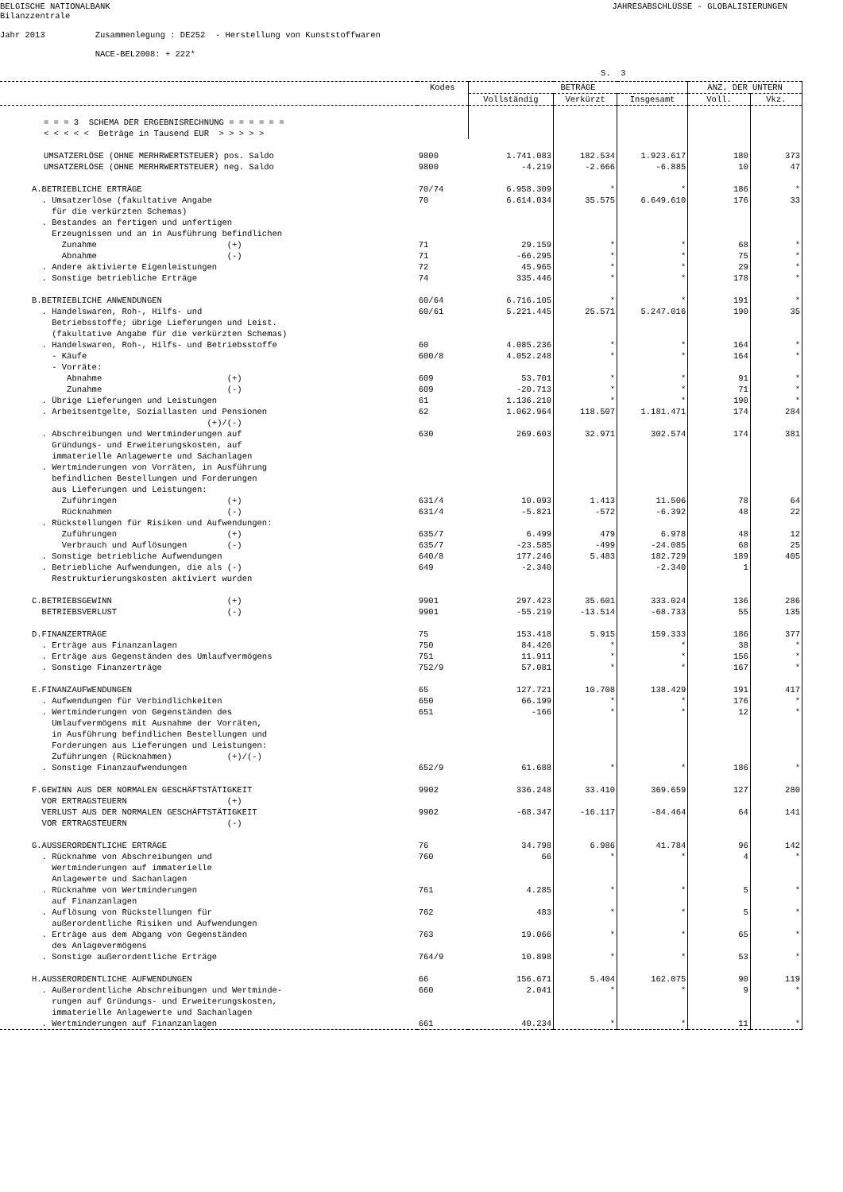BELGISCHE NATIONALBANK Bilanzzentrale
JAHRESABSCHLÜSSE - GLOBALISIERUNGEN
Jahr 2013 Zusammenlegung : DE252 - Herstellung von Kunststoffwaren NACE-BEL2008: + 222* S. 3
| | Kodes | BETRÄGE | | | ANZ. DER UNTERN | |
| --- | --- | --- | --- | --- | --- | --- |
| | | Vollständig | Verkürzt | Insgesamt | Voll. | Vkz. |
| = = = 3 SCHEMA DER ERGEBNISRECHNUNG = = = = = = < < < < < Beträge in Tausend EUR > > > > > | | | | | | |
| UMSATZERLÖSE (OHNE MERHRWERTSTEUER) pos. Saldo | 9800 | 1.741.083 | 182.534 | 1.923.617 | 180 | 373 |
| UMSATZERLÖSE (OHNE MERHRWERTSTEUER) neg. Saldo | 9800 | -4.219 | -2.666 | -6.885 | 10 | 47 |
| A.BETRIEBLICHE ERTRÄGE | 70/74 | 6.958.309 | * | * | 186 | * |
| . Umsatzerlöse (fakultative Angabe für die verkürzten Schemas) | 70 | 6.614.034 | 35.575 | 6.649.610 | 176 | 33 |
| . Bestandes an fertigen und unfertigen Erzeugnissen und an in Ausführung befindlichen | | | | | | |
| Zunahme (+) | 71 | 29.159 | * | * | 68 | * |
| Abnahme (-) | 71 | -66.295 | * | * | 75 | * |
| . Andere aktivierte Eigenleistungen | 72 | 45.965 | * | * | 29 | * |
| . Sonstige betriebliche Erträge | 74 | 335.446 | * | * | 178 | * |
| B.BETRIEBLICHE ANWENDUNGEN | 60/64 | 6.716.105 | * | * | 191 | * |
| . Handelswaren, Roh-, Hilfs- und Betriebsstoffe; übrige Lieferungen und Leist. (fakultative Angabe für die verkürzten Schemas) | 60/61 | 5.221.445 | 25.571 | 5.247.016 | 190 | 35 |
| . Handelswaren, Roh-, Hilfs- und Betriebsstoffe | 60 | 4.085.236 | * | * | 164 | * |
| - Käufe | 600/8 | 4.052.248 | * | * | 164 | * |
| - Vorräte: | | | | | | |
| Abnahme (+) | 609 | 53.701 | * | * | 91 | * |
| Zunahme (-) | 609 | -20.713 | * | * | 71 | * |
| . Übrige Lieferungen und Leistungen | 61 | 1.136.210 | * | * | 190 | * |
| . Arbeitsentgelte, Soziallasten und Pensionen (+)/(-) | 62 | 1.062.964 | 118.507 | 1.181.471 | 174 | 284 |
| . Abschreibungen und Wertminderungen auf Gründungs- und Erweiterungskosten, auf immaterielle Anlagewerte und Sachanlagen | 630 | 269.603 | 32.971 | 302.574 | 174 | 381 |
| . Wertminderungen von Vorräten, in Ausführung befindlichen Bestellungen und Forderungen aus Lieferungen und Leistungen: | | | | | | |
| Zuführingen (+) | 631/4 | 10.093 | 1.413 | 11.506 | 78 | 64 |
| Rücknahmen (-) | 631/4 | -5.821 | -572 | -6.392 | 48 | 22 |
| . Rückstellungen für Risiken und Aufwendungen: | | | | | | |
| Zuführungen (+) | 635/7 | 6.499 | 479 | 6.978 | 48 | 12 |
| Verbrauch und Auflösungen (-) | 635/7 | -23.585 | -499 | -24.085 | 68 | 25 |
| . Sonstige betriebliche Aufwendungen | 640/8 | 177.246 | 5.483 | 182.729 | 189 | 405 |
| . Betriebliche Aufwendungen, die als (-) Restrukturierungskosten aktiviert wurden | 649 | -2.340 | | -2.340 | 1 | |
| C.BETRIEBSGEWINN (+) | 9901 | 297.423 | 35.601 | 333.024 | 136 | 286 |
| BETRIEBSVERLUST (-) | 9901 | -55.219 | -13.514 | -68.733 | 55 | 135 |
| D.FINANZERTRÄGE | 75 | 153.418 | 5.915 | 159.333 | 186 | 377 |
| . Erträge aus Finanzanlagen | 750 | 84.426 | * | * | 38 | * |
| . Erträge aus Gegenständen des Umlaufvermögens | 751 | 11.911 | * | * | 156 | * |
| . Sonstige Finanzerträge | 752/9 | 57.081 | * | * | 167 | * |
| E.FINANZAUFWENDUNGEN | 65 | 127.721 | 10.708 | 138.429 | 191 | 417 |
| . Aufwendungen für Verbindlichkeiten | 650 | 66.199 | * | * | 176 | * |
| . Wertminderungen von Gegenständen des Umlaufvermögens mit Ausnahme der Vorräten, in Ausführung befindlichen Bestellungen und Forderungen aus Lieferungen und Leistungen: Zuführungen (Rücknahmen) (+)/(-) | 651 | -166 | * | * | 12 | * |
| . Sonstige Finanzaufwendungen | 652/9 | 61.688 | * | * | 186 | * |
| F.GEWINN AUS DER NORMALEN GESCHÄFTSTÄTIGKEIT VOR ERTRAGSTEUERN (+) | 9902 | 336.248 | 33.410 | 369.659 | 127 | 280 |
| VERLUST AUS DER NORMALEN GESCHÄFTSTÄTIGKEIT VOR ERTRAGSTEUERN (-) | 9902 | -68.347 | -16.117 | -84.464 | 64 | 141 |
| G.AUSSERORDENTLICHE ERTRÄGE | 76 | 34.798 | 6.986 | 41.784 | 96 | 142 |
| . Rücknahme von Abschreibungen und Wertminderungen auf immaterielle Anlagewerte und Sachanlagen | 760 | 66 | * | * | 4 | * |
| . Rücknahme von Wertminderungen auf Finanzanlagen | 761 | 4.285 | * | * | 5 | * |
| . Auflösung von Rückstellungen für außerordentliche Risiken und Aufwendungen | 762 | 483 | * | * | 5 | * |
| . Erträge aus dem Abgang von Gegenständen des Anlagevermögens | 763 | 19.066 | * | * | 65 | * |
| . Sonstige außerordentliche Erträge | 764/9 | 10.898 | * | * | 53 | * |
| H.AUSSERORDENTLICHE AUFWENDUNGEN | 66 | 156.671 | 5.404 | 162.075 | 90 | 119 |
| . Außerordentliche Abschreibungen und Wertminde- rungen auf Gründungs- und Erweiterungskosten, immaterielle Anlagewerte und Sachanlagen | 660 | 2.041 | * | * | 9 | * |
| . Wertminderungen auf Finanzanlagen | 661 | 40.234 | * | * | 11 | * |